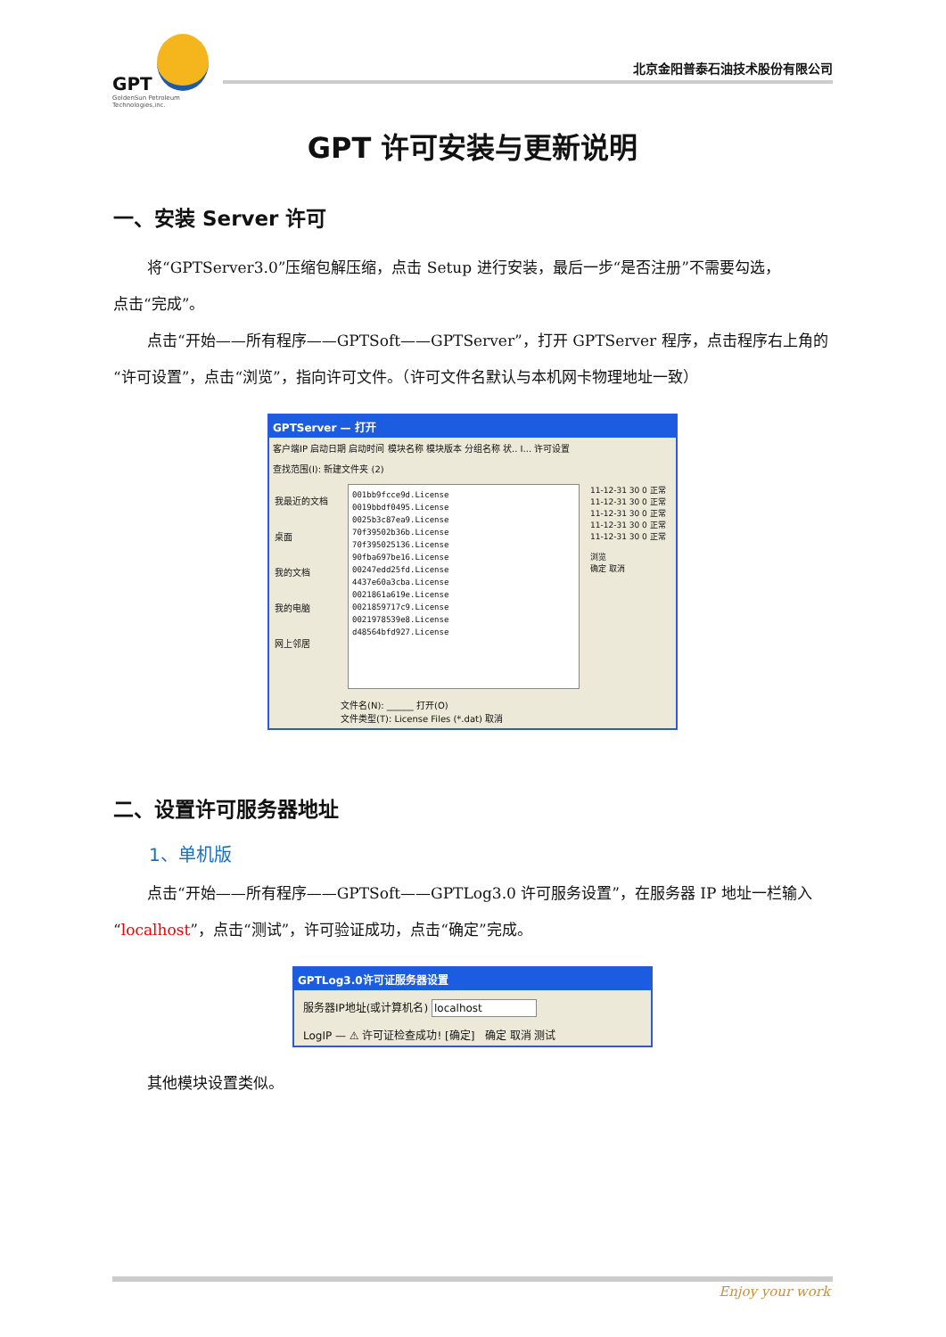GPT
GoldenSun Petroleum
Technologies,inc.
北京金阳普泰石油技术股份有限公司
GPT 许可安装与更新说明
一、安装 Server 许可
将“GPTServer3.0”压缩包解压缩，点击 Setup 进行安装，最后一步“是否注册”不需要勾选，
点击“完成”。
点击“开始——所有程序——GPTSoft——GPTServer”，打开 GPTServer 程序，点击程序右上角的“许可设置”，点击“浏览”，指向许可文件。（许可文件名默认与本机网卡物理地址一致）
GPTServer — 打开
客户端IP 启动日期 启动时间 模块名称 模块版本 分组名称 状.. I... 许可设置
查找范围(I): 新建文件夹 (2)
我最近的文档
桌面
我的文档
我的电脑
网上邻居
001bb9fcce9d.License
0019bbdf0495.License
0025b3c87ea9.License
70f39502b36b.License
70f395025136.License
90fba697be16.License
00247edd25fd.License
4437e60a3cba.License
0021861a619e.License
0021859717c9.License
0021978539e8.License
d48564bfd927.License
11-12-31 30 0 正常
11-12-31 30 0 正常
11-12-31 30 0 正常
11-12-31 30 0 正常
11-12-31 30 0 正常
浏览
确定 取消
文件名(N): ______ 打开(O)
文件类型(T): License Files (*.dat) 取消
二、设置许可服务器地址
1、单机版
点击“开始——所有程序——GPTSoft——GPTLog3.0 许可服务设置”，在服务器 IP 地址一栏输入“localhost”，点击“测试”，许可验证成功，点击“确定”完成。
GPTLog3.0许可证服务器设置
服务器IP地址(或计算机名) localhost
LogIP — ⚠ 许可证检查成功! [确定] 确定 取消 测试
其他模块设置类似。
Enjoy your work